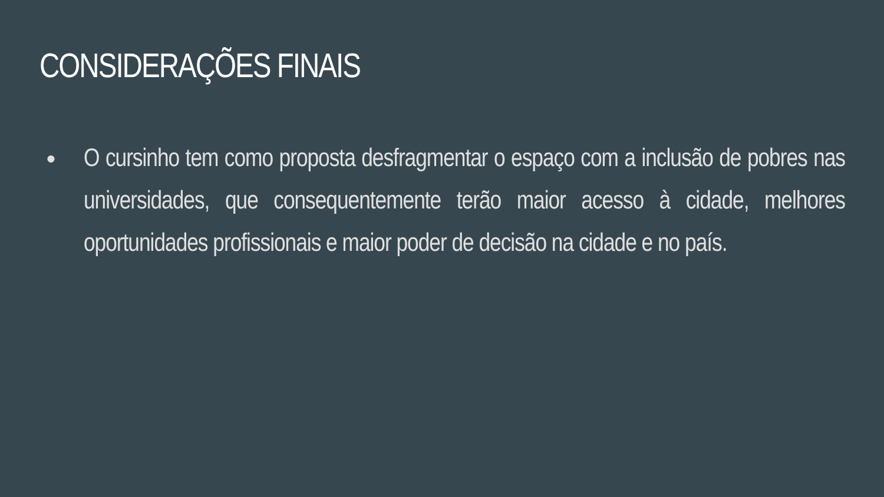CONSIDERAÇÕES FINAIS
● O cursinho tem como proposta desfragmentar o espaço com a inclusão de pobres nas universidades, que consequentemente terão maior acesso à cidade, melhores oportunidades profissionais e maior poder de decisão na cidade e no país.